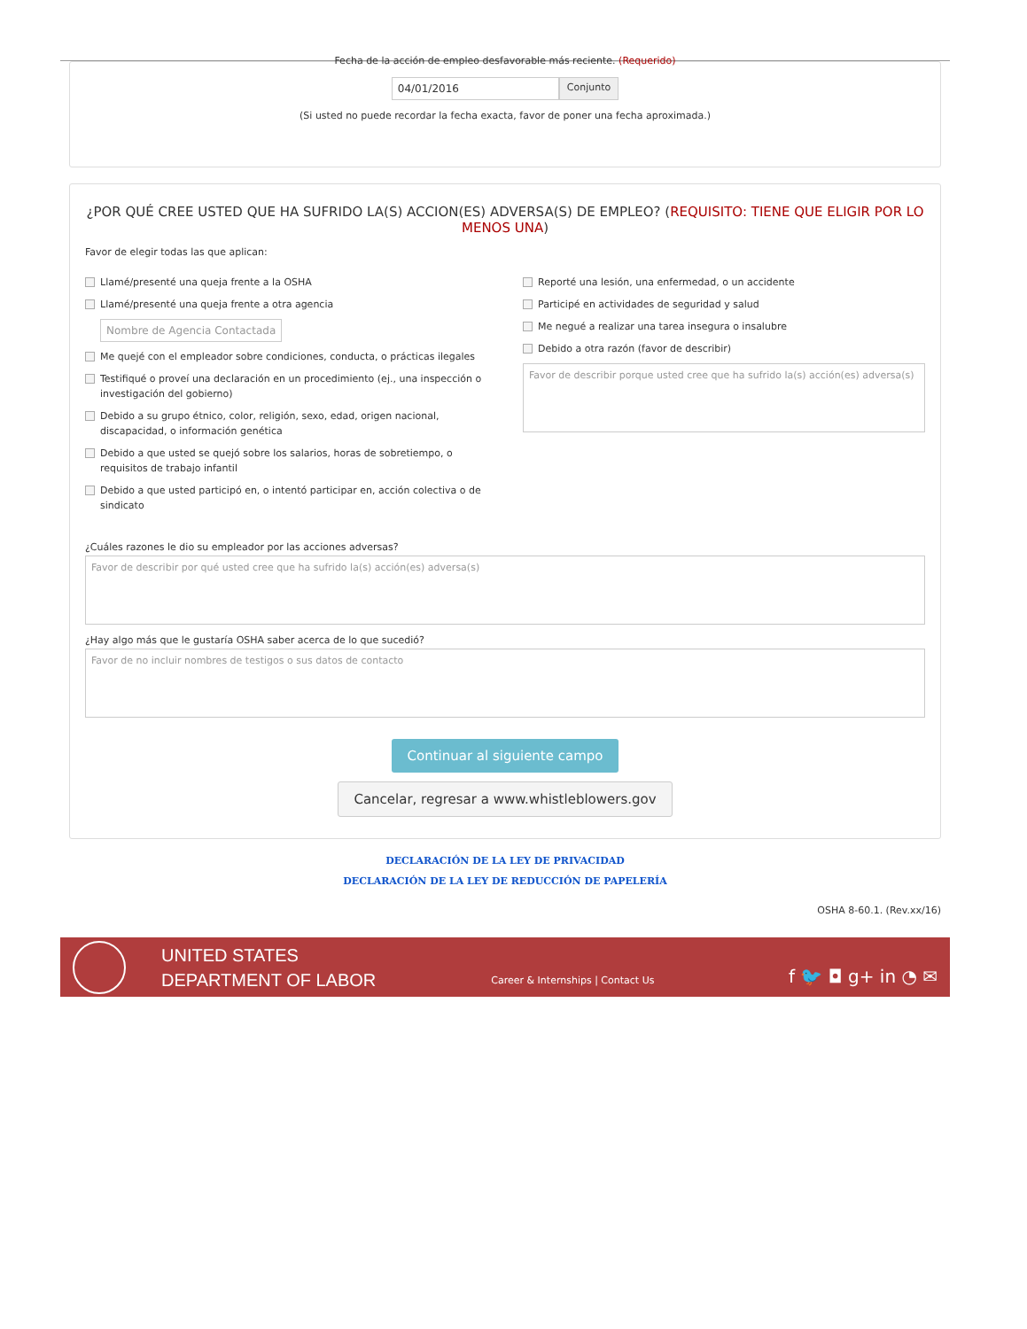Fecha de la acción de empleo desfavorable más reciente. (Requerido)
04/01/2016 Conjunto
(Si usted no puede recordar la fecha exacta, favor de poner una fecha aproximada.)
¿POR QUÉ CREE USTED QUE HA SUFRIDO LA(S) ACCION(ES) ADVERSA(S) DE EMPLEO? (REQUISITO: TIENE QUE ELIGIR POR LO MENOS UNA)
Favor de elegir todas las que aplican:
Llamé/presenté una queja frente a la OSHA
Llamé/presenté una queja frente a otra agencia
Nombre de Agencia Contactada
Me quejé con el empleador sobre condiciones, conducta, o prácticas ilegales
Testifiqué o proveí una declaración en un procedimiento (ej., una inspección o investigación del gobierno)
Debido a su grupo étnico, color, religión, sexo, edad, origen nacional, discapacidad, o información genética
Debido a que usted se quejó sobre los salarios, horas de sobretiempo, o requisitos de trabajo infantil
Debido a que usted participó en, o intentó participar en, acción colectiva o de sindicato
Reporté una lesión, una enfermedad, o un accidente
Participé en actividades de seguridad y salud
Me negué a realizar una tarea insegura o insalubre
Debido a otra razón (favor de describir)
Favor de describir porque usted cree que ha sufrido la(s) acción(es) adversa(s)
¿Cuáles razones le dio su empleador por las acciones adversas?
Favor de describir por qué usted cree que ha sufrido la(s) acción(es) adversa(s)
¿Hay algo más que le gustaría OSHA saber acerca de lo que sucedió?
Favor de no incluir nombres de testigos o sus datos de contacto
Continuar al siguiente campo
Cancelar, regresar a www.whistleblowers.gov
DECLARACIÓN DE LA LEY DE PRIVACIDAD
DECLARACIÓN DE LA LEY DE REDUCCIÓN DE PAPELERÍA
OSHA 8-60.1. (Rev.xx/16)
UNITED STATES
DEPARTMENT OF LABOR
Career & Internships | Contact Us
f 🐦 ◘ g+ in ◔ ✉